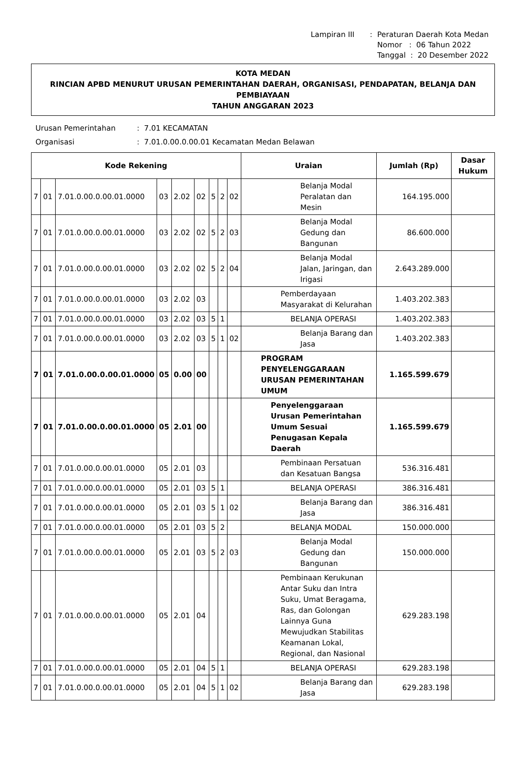| Lampiran III | : | Peraturan Daerah Kota Medan Nomor : 06 Tahun 2022 Tanggal : 20 Desember 2022 |
KOTA MEDAN
RINCIAN APBD MENURUT URUSAN PEMERINTAHAN DAERAH, ORGANISASI, PENDAPATAN, BELANJA DAN PEMBIAYAAN
TAHUN ANGGARAN 2023
| Urusan Pemerintahan | : 7.01 KECAMATAN |
| Organisasi | : 7.01.0.00.0.00.01 Kecamatan Medan Belawan |
| Kode Rekening | | | | | | | | | Uraian | Jumlah (Rp) | Dasar Hukum |
| --- | --- | --- | --- | --- | --- | --- | --- | --- | --- | --- | --- |
| 7 | 01 | 7.01.0.00.0.00.01.0000 | 03 | 2.02 | 02 | 5 | 2 | 02 | Belanja Modal Peralatan dan Mesin | 164.195.000 | |
| 7 | 01 | 7.01.0.00.0.00.01.0000 | 03 | 2.02 | 02 | 5 | 2 | 03 | Belanja Modal Gedung dan Bangunan | 86.600.000 | |
| 7 | 01 | 7.01.0.00.0.00.01.0000 | 03 | 2.02 | 02 | 5 | 2 | 04 | Belanja Modal Jalan, Jaringan, dan Irigasi | 2.643.289.000 | |
| 7 | 01 | 7.01.0.00.0.00.01.0000 | 03 | 2.02 | 03 | | | | Pemberdayaan Masyarakat di Kelurahan | 1.403.202.383 | |
| 7 | 01 | 7.01.0.00.0.00.01.0000 | 03 | 2.02 | 03 | 5 | 1 | | BELANJA OPERASI | 1.403.202.383 | |
| 7 | 01 | 7.01.0.00.0.00.01.0000 | 03 | 2.02 | 03 | 5 | 1 | 02 | Belanja Barang dan Jasa | 1.403.202.383 | |
| 7 | 01 | 7.01.0.00.0.00.01.0000 | 05 | 0.00 | 00 | | | | PROGRAM PENYELENGGARAAN URUSAN PEMERINTAHAN UMUM | 1.165.599.679 | |
| 7 | 01 | 7.01.0.00.0.00.01.0000 | 05 | 2.01 | 00 | | | | Penyelenggaraan Urusan Pemerintahan Umum Sesuai Penugasan Kepala Daerah | 1.165.599.679 | |
| 7 | 01 | 7.01.0.00.0.00.01.0000 | 05 | 2.01 | 03 | | | | Pembinaan Persatuan dan Kesatuan Bangsa | 536.316.481 | |
| 7 | 01 | 7.01.0.00.0.00.01.0000 | 05 | 2.01 | 03 | 5 | 1 | | BELANJA OPERASI | 386.316.481 | |
| 7 | 01 | 7.01.0.00.0.00.01.0000 | 05 | 2.01 | 03 | 5 | 1 | 02 | Belanja Barang dan Jasa | 386.316.481 | |
| 7 | 01 | 7.01.0.00.0.00.01.0000 | 05 | 2.01 | 03 | 5 | 2 | | BELANJA MODAL | 150.000.000 | |
| 7 | 01 | 7.01.0.00.0.00.01.0000 | 05 | 2.01 | 03 | 5 | 2 | 03 | Belanja Modal Gedung dan Bangunan | 150.000.000 | |
| 7 | 01 | 7.01.0.00.0.00.01.0000 | 05 | 2.01 | 04 | | | | Pembinaan Kerukunan Antar Suku dan Intra Suku, Umat Beragama, Ras, dan Golongan Lainnya Guna Mewujudkan Stabilitas Keamanan Lokal, Regional, dan Nasional | 629.283.198 | |
| 7 | 01 | 7.01.0.00.0.00.01.0000 | 05 | 2.01 | 04 | 5 | 1 | | BELANJA OPERASI | 629.283.198 | |
| 7 | 01 | 7.01.0.00.0.00.01.0000 | 05 | 2.01 | 04 | 5 | 1 | 02 | Belanja Barang dan Jasa | 629.283.198 | |